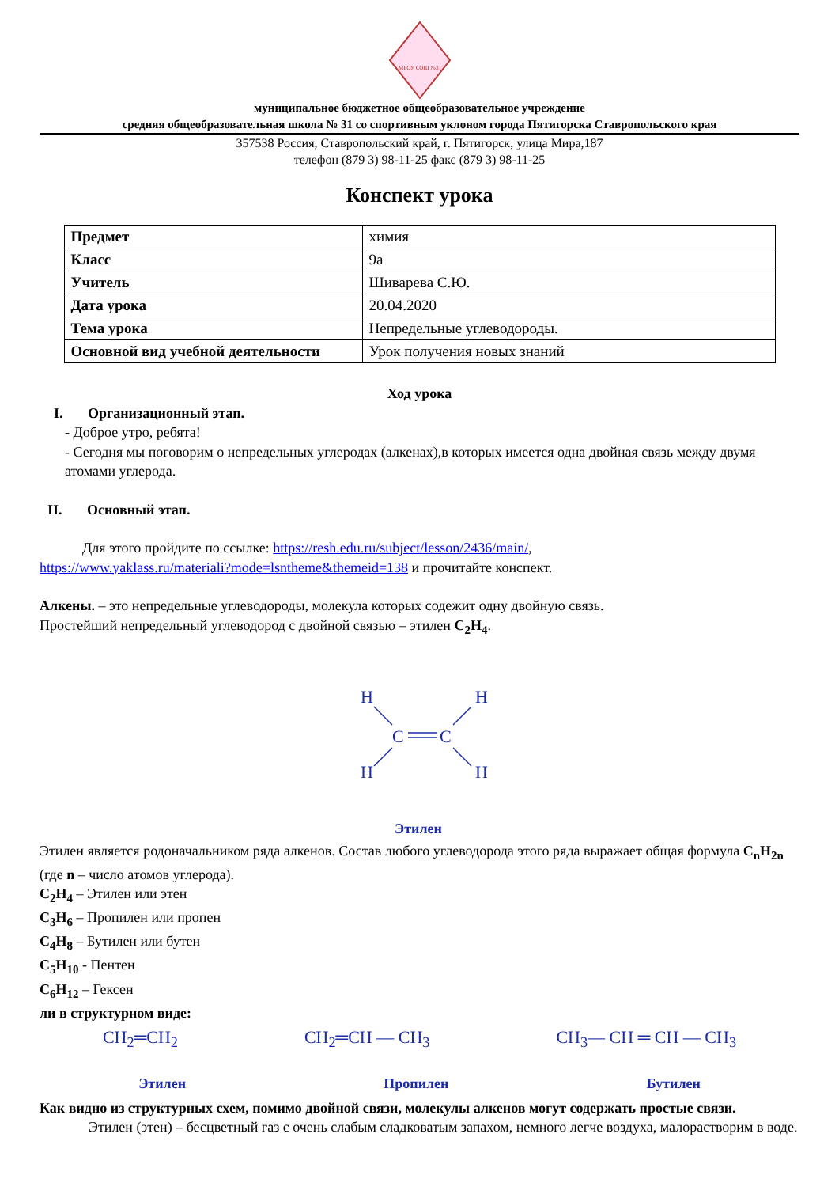МБОУ СОШ №31
муниципальное бюджетное общеобразовательное учреждение
средняя общеобразовательная школа № 31 со спортивным уклоном города Пятигорска Ставропольского края
357538 Россия, Ставропольский край, г. Пятигорск, улица Мира,187
телефон (879 3) 98-11-25 факс (879 3) 98-11-25
Конспект урока
| Предмет | химия |
| Класс | 9а |
| Учитель | Шиварева С.Ю. |
| Дата урока | 20.04.2020 |
| Тема урока | Непредельные углеводороды. |
| Основной вид учебной деятельности | Урок получения новых знаний |
Ход урока
I. Организационный этап.
- Доброе утро, ребята!
- Сегодня мы поговорим о непредельных углеродах (алкенах),в которых имеется одна двойная связь между двумя атомами углерода.
II. Основный этап.
Для этого пройдите по ссылке: https://resh.edu.ru/subject/lesson/2436/main/,
https://www.yaklass.ru/materiali?mode=lsntheme&themeid=138 и прочитайте конспект.
Алкены. – это непредельные углеводороды, молекула которых содежит одну двойную связь.
Простейший непредельный углеводород с двойной связью – этилен C<sub>2</sub>H<sub>4</sub>.
H
H
C
C
H
H
Этилен
Этилен является родоначальником ряда алкенов. Состав любого углеводорода этого ряда выражает общая формула C<sub>n</sub>H<sub>2n</sub> (где n – число атомов углерода).
C<sub>2</sub>H<sub>4</sub> – Этилен или этен
C<sub>3</sub>H<sub>6</sub> – Пропилен или пропен
C<sub>4</sub>H<sub>8</sub> – Бутилен или бутен
C<sub>5</sub>H<sub>10</sub> - Пентен
C<sub>6</sub>H<sub>12</sub> – Гексен
ли в структурном виде:
CH<sub>2</sub>═CH<sub>2</sub> CH<sub>2</sub>═CH — CH<sub>3</sub> CH<sub>3</sub>— CH ═ CH — CH<sub>3</sub>
Этилен Пропилен Бутилен
Как видно из структурных схем, помимо двойной связи, молекулы алкенов могут содержать простые связи.
Этилен (этен) – бесцветный газ с очень слабым сладковатым запахом, немного легче воздуха, малорастворим в воде.